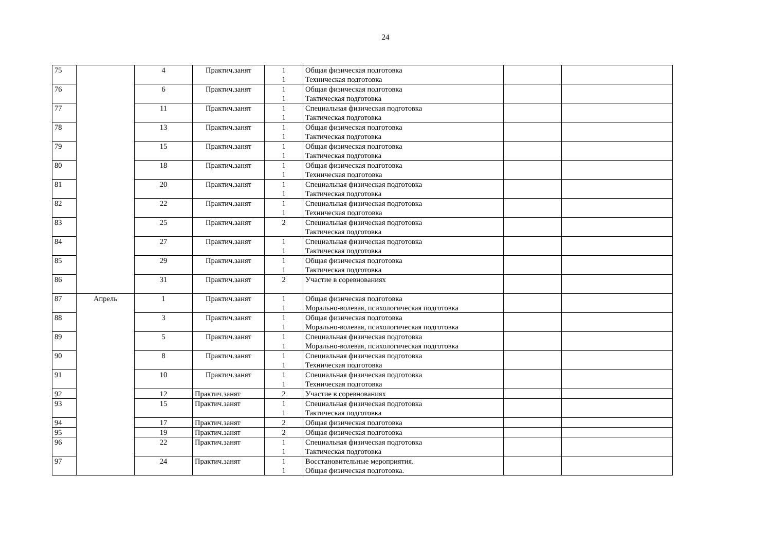24
| 75 | | 4 | Практич.занят | 1 1 | Общая физическая подготовка Техническая подготовка | | |
| 76 | | 6 | Практич.занят | 1 1 | Общая физическая подготовка Тактическая подготовка | | |
| 77 | | 11 | Практич.занят | 1 1 | Специальная физическая подготовка Тактическая подготовка | | |
| 78 | | 13 | Практич.занят | 1 1 | Общая физическая подготовка Тактическая подготовка | | |
| 79 | | 15 | Практич.занят | 1 1 | Общая физическая подготовка Тактическая подготовка | | |
| 80 | | 18 | Практич.занят | 1 1 | Общая физическая подготовка Техническая подготовка | | |
| 81 | | 20 | Практич.занят | 1 1 | Специальная физическая подготовка Тактическая подготовка | | |
| 82 | | 22 | Практич.занят | 1 1 | Специальная физическая подготовка Техническая подготовка | | |
| 83 | | 25 | Практич.занят | 2 | Специальная физическая подготовка Тактическая подготовка | | |
| 84 | | 27 | Практич.занят | 1 1 | Специальная физическая подготовка Тактическая подготовка | | |
| 85 | | 29 | Практич.занят | 1 1 | Общая физическая подготовка Тактическая подготовка | | |
| 86 | | 31 | Практич.занят | 2 | Участие в соревнованиях | | |
| 87 | Апрель | 1 | Практич.занят | 1 1 | Общая физическая подготовка Морально-волевая, психологическая подготовка | | |
| 88 | | 3 | Практич.занят | 1 1 | Общая физическая подготовка Морально-волевая, психологическая подготовка | | |
| 89 | | 5 | Практич.занят | 1 1 | Специальная физическая подготовка Морально-волевая, психологическая подготовка | | |
| 90 | | 8 | Практич.занят | 1 1 | Специальная физическая подготовка Техническая подготовка | | |
| 91 | | 10 | Практич.занят | 1 1 | Специальная физическая подготовка Техническая подготовка | | |
| 92 | | 12 | Практич.занят | 2 | Участие в соревнованиях | | |
| 93 | | 15 | Практич.занят | 1 1 | Специальная физическая подготовка Тактическая подготовка | | |
| 94 | | 17 | Практич.занят | 2 | Общая физическая подготовка | | |
| 95 | | 19 | Практич.занят | 2 | Общая физическая подготовка | | |
| 96 | | 22 | Практич.занят | 1 1 | Специальная физическая подготовка Тактическая подготовка | | |
| 97 | | 24 | Практич.занят | 1 1 | Восстановительные мероприятия. Общая физическая подготовка. | | |